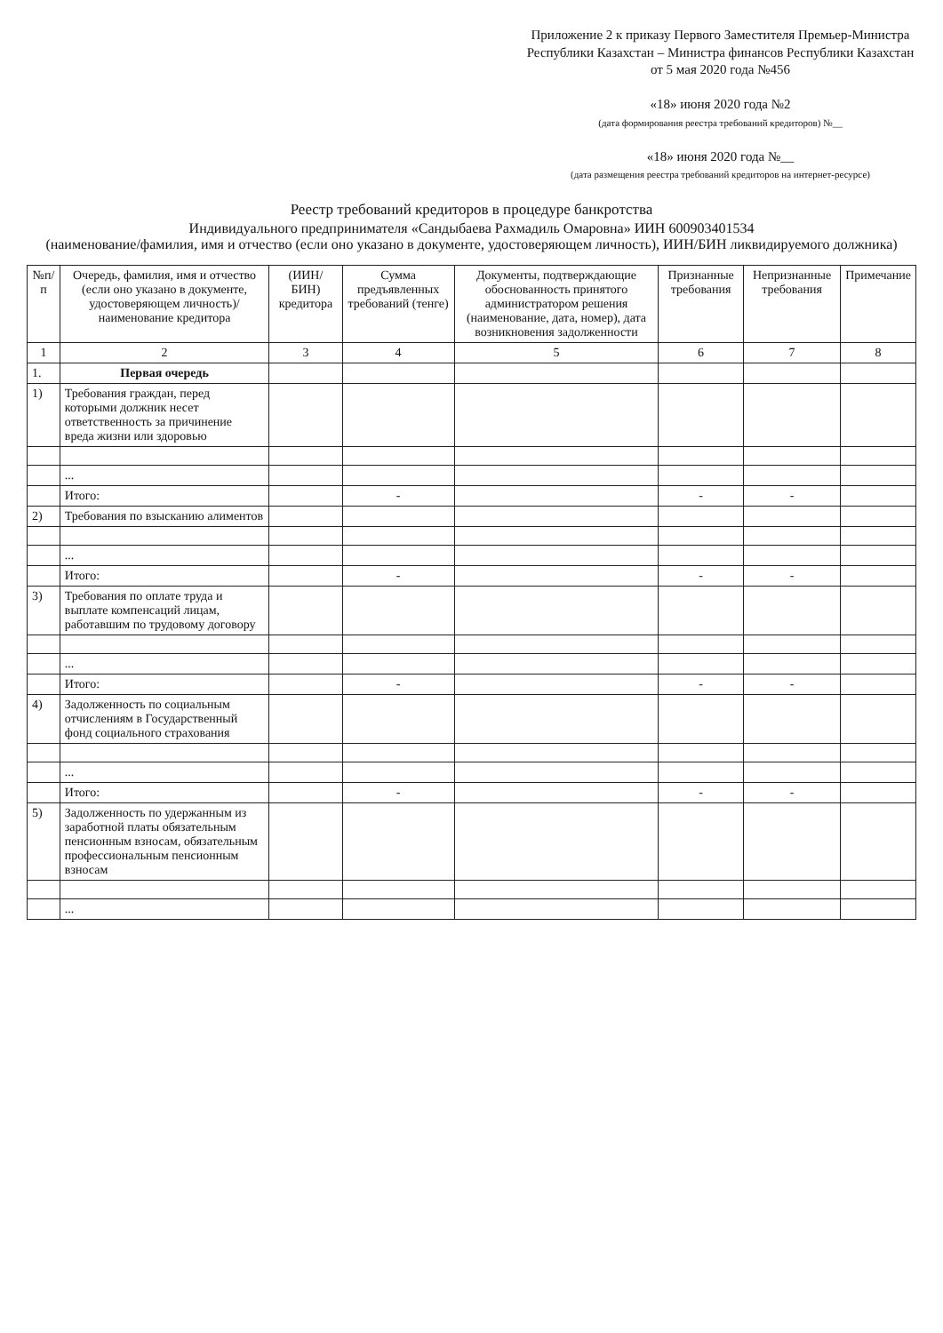Приложение 2 к приказу Первого Заместителя Премьер-Министра Республики Казахстан – Министра финансов Республики Казахстан от 5 мая 2020 года №456
«18» июня 2020 года №2
(дата формирования реестра требований кредиторов) №__
«18» июня 2020 года №__
(дата размещения реестра требований кредиторов на интернет-ресурсе)
Реестр требований кредиторов в процедуре банкротства
Индивидуального предпринимателя «Сандыбаева Рахмадиль Омаровна» ИИН 600903401534
(наименование/фамилия, имя и отчество (если оно указано в документе, удостоверяющем личность), ИИН/БИН ликвидируемого должника)
| №п/п | Очередь, фамилия, имя и отчество (если оно указано в документе, удостоверяющем личность)/ наименование кредитора | (ИИН/БИН) кредитора | Сумма предъявленных требований (тенге) | Документы, подтверждающие обоснованность принятого администратором решения (наименование, дата, номер), дата возникновения задолженности | Признанные требования | Непризнанные требования | Примечание |
| --- | --- | --- | --- | --- | --- | --- | --- |
| 1 | 2 | 3 | 4 | 5 | 6 | 7 | 8 |
| 1. | Первая очередь | | | | | | |
| 1) | Требования граждан, перед которыми должник несет ответственность за причинение вреда жизни или здоровью | | | | | | |
| | ... | | | | | | |
| | Итого: | | - | | - | - | |
| 2) | Требования по взысканию алиментов | | | | | | |
| | ... | | | | | | |
| | Итого: | | - | | - | - | |
| 3) | Требования по оплате труда и выплате компенсаций лицам, работавшим по трудовому договору | | | | | | |
| | ... | | | | | | |
| | Итого: | | - | | - | - | |
| 4) | Задолженность по социальным отчислениям в Государственный фонд социального страхования | | | | | | |
| | ... | | | | | | |
| | Итого: | | - | | - | - | |
| 5) | Задолженность по удержанным из заработной платы обязательным пенсионным взносам, обязательным профессиональным пенсионным взносам | | | | | | |
| | ... | | | | | | |